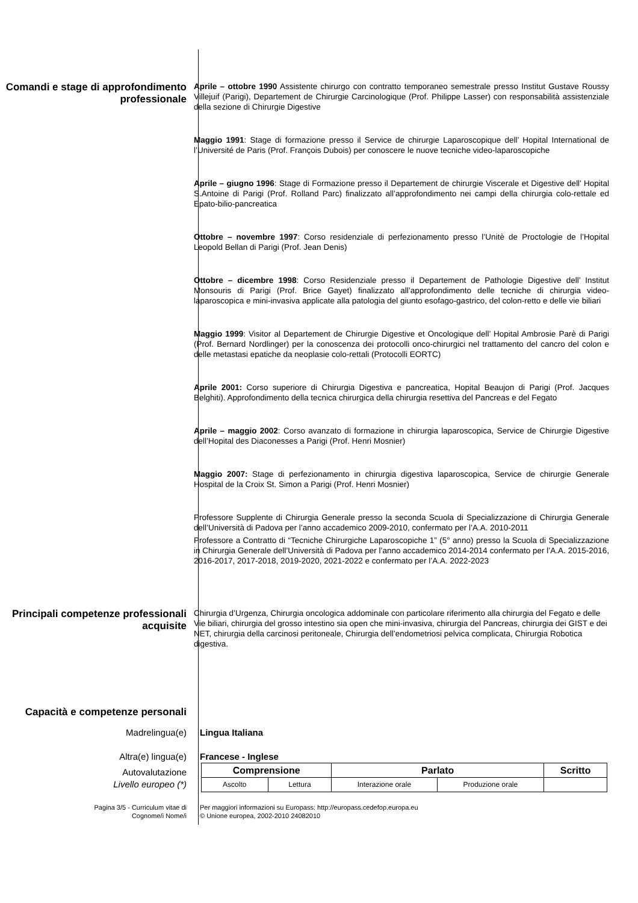Comandi e stage di approfondimento professionale
Aprile – ottobre 1990 Assistente chirurgo con contratto temporaneo semestrale presso Institut Gustave Roussy Villejuif (Parigi), Departement de Chirurgie Carcinologique (Prof. Philippe Lasser) con responsabilità assistenziale della sezione di Chirurgie Digestive
Maggio 1991: Stage di formazione presso il Service de chirurgie Laparoscopique dell’ Hopital International de l’Université de Paris (Prof. François Dubois) per conoscere le nuove tecniche video-laparoscopiche
Aprile – giugno 1996: Stage di Formazione presso il Departement de chirurgie Viscerale et Digestive dell’ Hopital S.Antoine di Parigi (Prof. Rolland Parc) finalizzato all’approfondimento nei campi della chirurgia colo-rettale ed Epato-bilio-pancreatica
Ottobre – novembre 1997: Corso residenziale di perfezionamento presso l’Unitè de Proctologie de l’Hopital Leopold Bellan di Parigi (Prof. Jean Denis)
Ottobre – dicembre 1998: Corso Residenziale presso il Departement de Pathologie Digestive dell’ Institut Monsouris di Parigi (Prof. Brice Gayet) finalizzato all’approfondimento delle tecniche di chirurgia video-laparoscopica e mini-invasiva applicate alla patologia del giunto esofago-gastrico, del colon-retto e delle vie biliari
Maggio 1999: Visitor al Departement de Chirurgie Digestive et Oncologique dell’ Hopital Ambrosie Parè di Parigi (Prof. Bernard Nordlinger) per la conoscenza dei protocolli onco-chirurgici nel trattamento del cancro del colon e delle metastasi epatiche da neoplasie colo-rettali (Protocolli EORTC)
Aprile 2001: Corso superiore di Chirurgia Digestiva e pancreatica, Hopital Beaujon di Parigi (Prof. Jacques Belghiti). Approfondimento della tecnica chirurgica della chirurgia resettiva del Pancreas e del Fegato
Aprile – maggio 2002: Corso avanzato di formazione in chirurgia laparoscopica, Service de Chirurgie Digestive dell’Hopital des Diaconesses a Parigi (Prof. Henri Mosnier)
Maggio 2007: Stage di perfezionamento in chirurgia digestiva laparoscopica, Service de chirurgie Generale Hospital de la Croix St. Simon a Parigi (Prof. Henri Mosnier)
Professore Supplente di Chirurgia Generale presso la seconda Scuola di Specializzazione di Chirurgia Generale dell’Università di Padova per l’anno accademico 2009-2010, confermato per l’A.A. 2010-2011
Professore a Contratto di “Tecniche Chirurgiche Laparoscopiche 1” (5° anno) presso la Scuola di Specializzazione in Chirurgia Generale dell’Università di Padova per l’anno accademico 2014-2014 confermato per l’A.A. 2015-2016, 2016-2017, 2017-2018, 2019-2020, 2021-2022 e confermato per l’A.A. 2022-2023
Principali competenze professionali acquisite
Chirurgia d’Urgenza, Chirurgia oncologica addominale con particolare riferimento alla chirurgia del Fegato e delle Vie biliari, chirurgia del grosso intestino sia open che mini-invasiva, chirurgia del Pancreas, chirurgia dei GIST e dei NET, chirurgia della carcinosi peritoneale, Chirurgia dell’endometriosi pelvica complicata, Chirurgia Robotica digestiva.
Capacità e competenze personali
Madrelingua(e) Lingua Italiana
Altra(e) lingua(e) Francese - Inglese
Autovalutazione
Livello europeo (*)
| Comprensione | | Parlato | | Scritto |
| --- | --- | --- | --- | --- |
| Ascolto | Lettura | Interazione orale | Produzione orale | |
Pagina 3/5 - Curriculum vitae di
Cognome/i Nome/i
Per maggiori informazioni su Europass: http://europass.cedefop.europa.eu
© Unione europea, 2002-2010 24082010